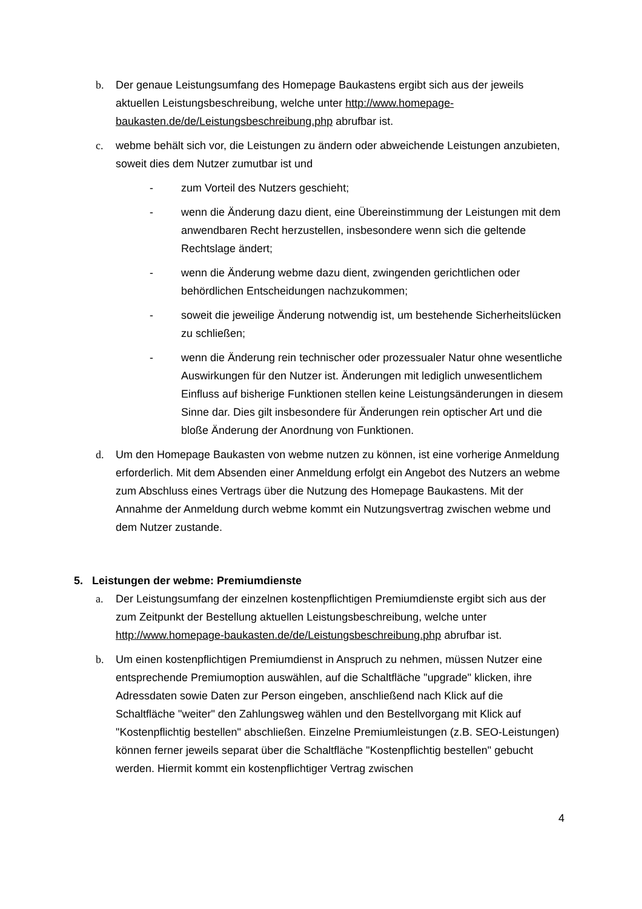b. Der genaue Leistungsumfang des Homepage Baukastens ergibt sich aus der jeweils aktuellen Leistungsbeschreibung, welche unter http://www.homepage-baukasten.de/de/Leistungsbeschreibung.php abrufbar ist.
c. webme behält sich vor, die Leistungen zu ändern oder abweichende Leistungen anzubieten, soweit dies dem Nutzer zumutbar ist und
- zum Vorteil des Nutzers geschieht;
- wenn die Änderung dazu dient, eine Übereinstimmung der Leistungen mit dem anwendbaren Recht herzustellen, insbesondere wenn sich die geltende Rechtslage ändert;
- wenn die Änderung webme dazu dient, zwingenden gerichtlichen oder behördlichen Entscheidungen nachzukommen;
- soweit die jeweilige Änderung notwendig ist, um bestehende Sicherheitslücken zu schließen;
- wenn die Änderung rein technischer oder prozessualer Natur ohne wesentliche Auswirkungen für den Nutzer ist. Änderungen mit lediglich unwesentlichem Einfluss auf bisherige Funktionen stellen keine Leistungsänderungen in diesem Sinne dar. Dies gilt insbesondere für Änderungen rein optischer Art und die bloße Änderung der Anordnung von Funktionen.
d. Um den Homepage Baukasten von webme nutzen zu können, ist eine vorherige Anmeldung erforderlich. Mit dem Absenden einer Anmeldung erfolgt ein Angebot des Nutzers an webme zum Abschluss eines Vertrags über die Nutzung des Homepage Baukastens. Mit der Annahme der Anmeldung durch webme kommt ein Nutzungsvertrag zwischen webme und dem Nutzer zustande.
5. Leistungen der webme: Premiumdienste
a. Der Leistungsumfang der einzelnen kostenpflichtigen Premiumdienste ergibt sich aus der zum Zeitpunkt der Bestellung aktuellen Leistungsbeschreibung, welche unter http://www.homepage-baukasten.de/de/Leistungsbeschreibung.php abrufbar ist.
b. Um einen kostenpflichtigen Premiumdienst in Anspruch zu nehmen, müssen Nutzer eine entsprechende Premiumoption auswählen, auf die Schaltfläche "upgrade" klicken, ihre Adressdaten sowie Daten zur Person eingeben, anschließend nach Klick auf die Schaltfläche "weiter" den Zahlungsweg wählen und den Bestellvorgang mit Klick auf "Kostenpflichtig bestellen" abschließen. Einzelne Premiumleistungen (z.B. SEO-Leistungen) können ferner jeweils separat über die Schaltfläche "Kostenpflichtig bestellen" gebucht werden. Hiermit kommt ein kostenpflichtiger Vertrag zwischen
4